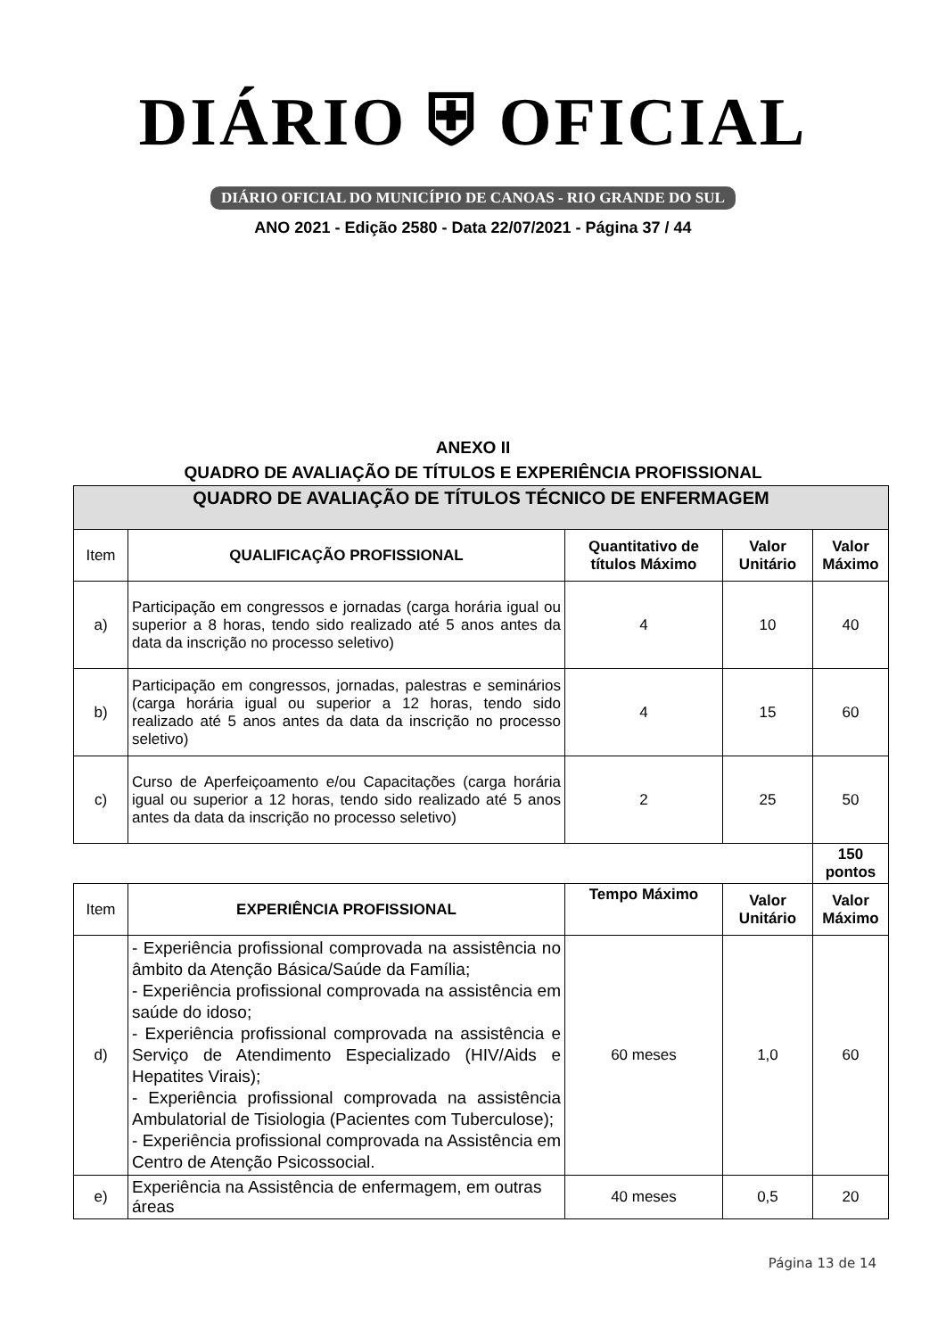DIÁRIO ⛨ OFICIAL
DIÁRIO OFICIAL DO MUNICÍPIO DE CANOAS - RIO GRANDE DO SUL
ANO 2021 - Edição 2580 - Data 22/07/2021 - Página 37 / 44
ANEXO II
QUADRO DE AVALIAÇÃO DE TÍTULOS E EXPERIÊNCIA PROFISSIONAL
| QUADRO DE AVALIAÇÃO DE TÍTULOS TÉCNICO DE ENFERMAGEM | | | | |
| Item | QUALIFICAÇÃO PROFISSIONAL | Quantitativo de títulos Máximo | Valor Unitário | Valor Máximo |
| a) | Participação em congressos e jornadas (carga horária igual ou superior a 8 horas, tendo sido realizado até 5 anos antes da data da inscrição no processo seletivo) | 4 | 10 | 40 |
| b) | Participação em congressos, jornadas, palestras e seminários (carga horária igual ou superior a 12 horas, tendo sido realizado até 5 anos antes da data da inscrição no processo seletivo) | 4 | 15 | 60 |
| c) | Curso de Aperfeiçoamento e/ou Capacitações (carga horária igual ou superior a 12 horas, tendo sido realizado até 5 anos antes da data da inscrição no processo seletivo) | 2 | 25 | 50 |
| | | | | 150 pontos |
| Item | EXPERIÊNCIA PROFISSIONAL | Tempo Máximo | Valor Unitário | Valor Máximo |
| d) | - Experiência profissional comprovada na assistência no âmbito da Atenção Básica/Saúde da Família; - Experiência profissional comprovada na assistência em saúde do idoso; - Experiência profissional comprovada na assistência e Serviço de Atendimento Especializado (HIV/Aids e Hepatites Virais); - Experiência profissional comprovada na assistência Ambulatorial de Tisiologia (Pacientes com Tuberculose); - Experiência profissional comprovada na Assistência em Centro de Atenção Psicossocial. | 60 meses | 1,0 | 60 |
| e) | Experiência na Assistência de enfermagem, em outras áreas | 40 meses | 0,5 | 20 |
Página 13 de 14